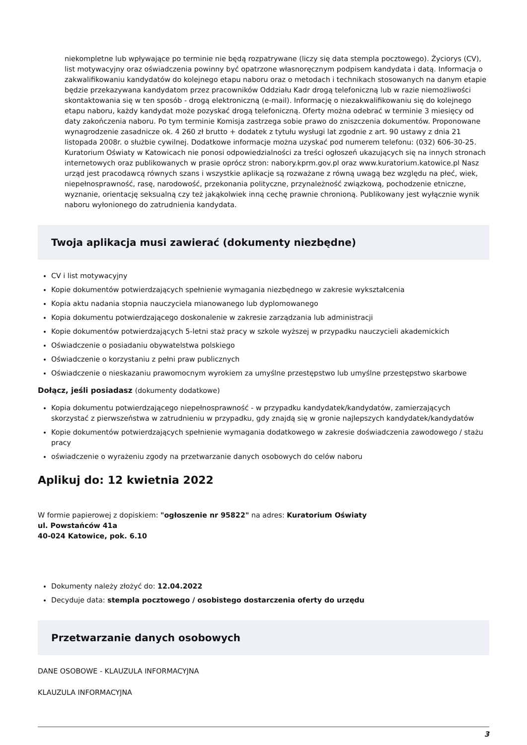niekompletne lub wpływające po terminie nie będą rozpatrywane (liczy się data stempla pocztowego). Życiorys (CV), list motywacyjny oraz oświadczenia powinny być opatrzone własnoręcznym podpisem kandydata i datą. Informacja o zakwalifikowaniu kandydatów do kolejnego etapu naboru oraz o metodach i technikach stosowanych na danym etapie będzie przekazywana kandydatom przez pracowników Oddziału Kadr drogą telefoniczną lub w razie niemożliwości skontaktowania się w ten sposób - drogą elektroniczną (e-mail). Informację o niezakwalifikowaniu się do kolejnego etapu naboru, każdy kandydat może pozyskać drogą telefoniczną. Oferty można odebrać w terminie 3 miesięcy od daty zakończenia naboru. Po tym terminie Komisja zastrzega sobie prawo do zniszczenia dokumentów. Proponowane wynagrodzenie zasadnicze ok. 4 260 zł brutto + dodatek z tytułu wysługi lat zgodnie z art. 90 ustawy z dnia 21 listopada 2008r. o służbie cywilnej. Dodatkowe informacje można uzyskać pod numerem telefonu: (032) 606-30-25. Kuratorium Oświaty w Katowicach nie ponosi odpowiedzialności za treści ogłoszeń ukazujących się na innych stronach internetowych oraz publikowanych w prasie oprócz stron: nabory.kprm.gov.pl oraz www.kuratorium.katowice.pl Nasz urząd jest pracodawcą równych szans i wszystkie aplikacje są rozważane z równą uwagą bez względu na płeć, wiek, niepełnosprawność, rasę, narodowość, przekonania polityczne, przynależność związkową, pochodzenie etniczne, wyznanie, orientację seksualną czy też jakąkolwiek inną cechę prawnie chronioną. Publikowany jest wyłącznie wynik naboru wyłonionego do zatrudnienia kandydata.
Twoja aplikacja musi zawierać (dokumenty niezbędne)
CV i list motywacyjny
Kopie dokumentów potwierdzających spełnienie wymagania niezbędnego w zakresie wykształcenia
Kopia aktu nadania stopnia nauczyciela mianowanego lub dyplomowanego
Kopia dokumentu potwierdzającego doskonalenie w zakresie zarządzania lub administracji
Kopie dokumentów potwierdzających 5-letni staż pracy w szkole wyższej w przypadku nauczycieli akademickich
Oświadczenie o posiadaniu obywatelstwa polskiego
Oświadczenie o korzystaniu z pełni praw publicznych
Oświadczenie o nieskazaniu prawomocnym wyrokiem za umyślne przestępstwo lub umyślne przestępstwo skarbowe
Dołącz, jeśli posiadasz (dokumenty dodatkowe)
Kopia dokumentu potwierdzającego niepełnosprawność - w przypadku kandydatek/kandydatów, zamierzających skorzystać z pierwszeństwa w zatrudnieniu w przypadku, gdy znajdą się w gronie najlepszych kandydatek/kandydatów
Kopie dokumentów potwierdzających spełnienie wymagania dodatkowego w zakresie doświadczenia zawodowego / stażu pracy
oświadczenie o wyrażeniu zgody na przetwarzanie danych osobowych do celów naboru
Aplikuj do: 12 kwietnia 2022
W formie papierowej z dopiskiem: "ogłoszenie nr 95822" na adres: Kuratorium Oświaty
ul. Powstańców 41a
40-024 Katowice, pok. 6.10
Dokumenty należy złożyć do: 12.04.2022
Decyduje data: stempla pocztowego / osobistego dostarczenia oferty do urzędu
Przetwarzanie danych osobowych
DANE OSOBOWE - KLAUZULA INFORMACYJNA
KLAUZULA INFORMACYJNA
3